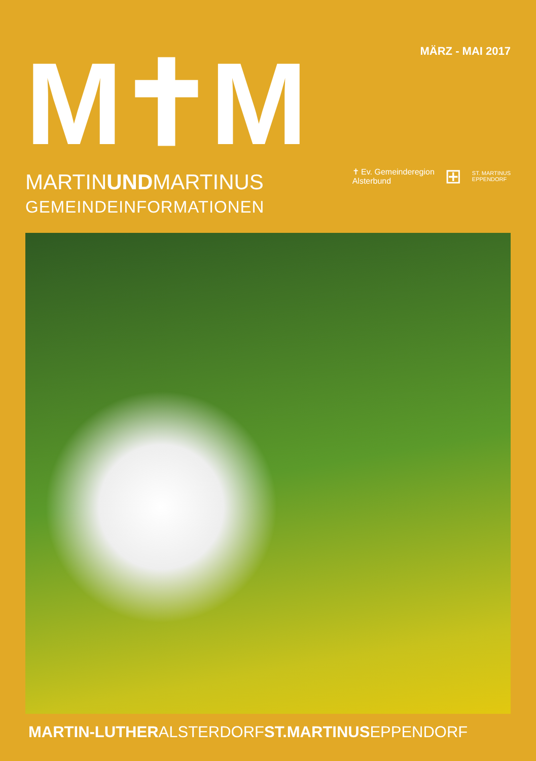M✝M
MARTINUNDMARTINUS
GEMEINDEINFORMATIONEN
MÄRZ - MAI 2017
✝ Ev. Gemeinderegion
Alsterbund
⊞
ST. MARTINUS
EPPENDORF
MARTIN-LUTHERALSTERDORFST.MARTINUSEPPENDORF